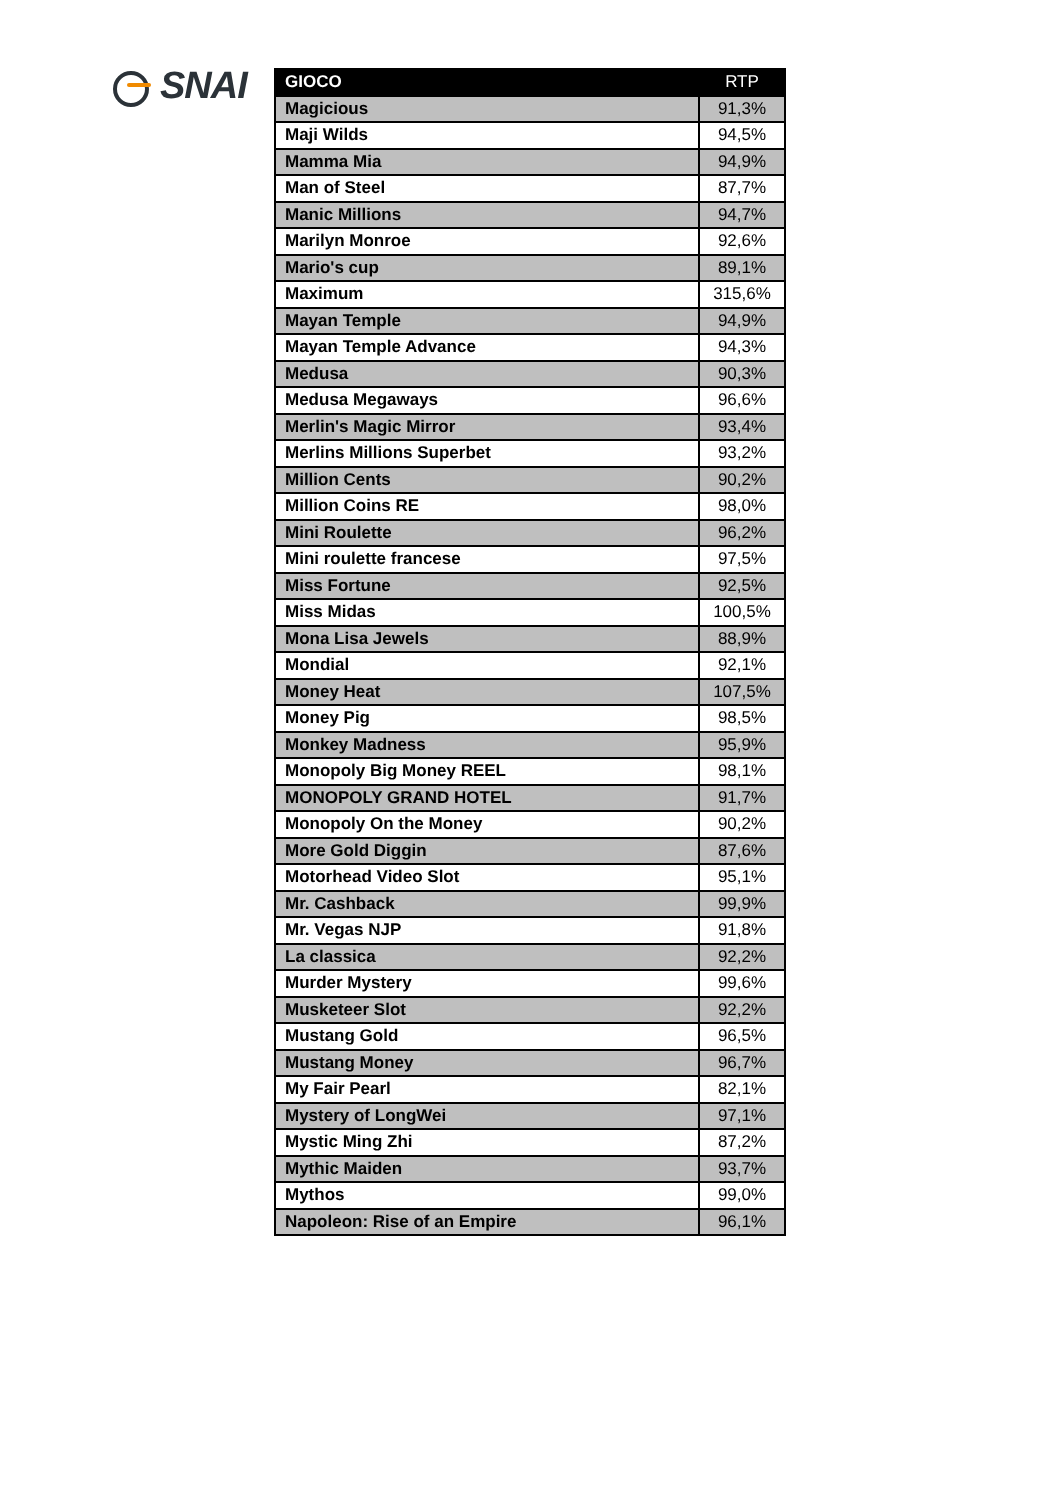SNAI
| GIOCO | RTP |
| --- | --- |
| Magicious | 91,3% |
| Maji Wilds | 94,5% |
| Mamma Mia | 94,9% |
| Man of Steel | 87,7% |
| Manic Millions | 94,7% |
| Marilyn Monroe | 92,6% |
| Mario's cup | 89,1% |
| Maximum | 315,6% |
| Mayan Temple | 94,9% |
| Mayan Temple Advance | 94,3% |
| Medusa | 90,3% |
| Medusa Megaways | 96,6% |
| Merlin's Magic Mirror | 93,4% |
| Merlins Millions Superbet | 93,2% |
| Million Cents | 90,2% |
| Million Coins RE | 98,0% |
| Mini Roulette | 96,2% |
| Mini roulette francese | 97,5% |
| Miss Fortune | 92,5% |
| Miss Midas | 100,5% |
| Mona Lisa Jewels | 88,9% |
| Mondial | 92,1% |
| Money Heat | 107,5% |
| Money Pig | 98,5% |
| Monkey Madness | 95,9% |
| Monopoly Big Money REEL | 98,1% |
| MONOPOLY GRAND HOTEL | 91,7% |
| Monopoly On the Money | 90,2% |
| More Gold Diggin | 87,6% |
| Motorhead Video Slot | 95,1% |
| Mr. Cashback | 99,9% |
| Mr. Vegas NJP | 91,8% |
| La classica | 92,2% |
| Murder Mystery | 99,6% |
| Musketeer Slot | 92,2% |
| Mustang Gold | 96,5% |
| Mustang Money | 96,7% |
| My Fair Pearl | 82,1% |
| Mystery of LongWei | 97,1% |
| Mystic Ming Zhi | 87,2% |
| Mythic Maiden | 93,7% |
| Mythos | 99,0% |
| Napoleon: Rise of an Empire | 96,1% |